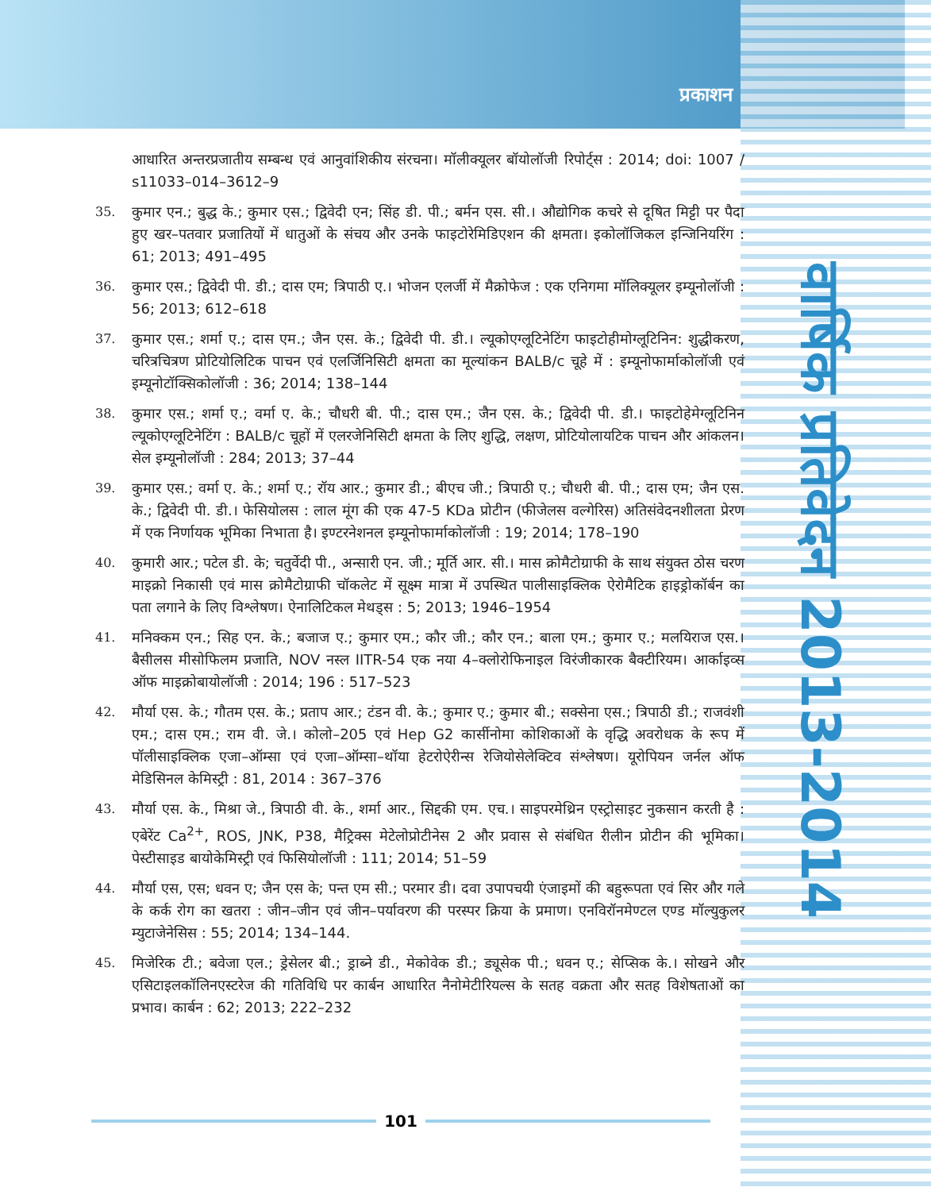प्रकाशन
वार्षिक प्रतिवेदन 2013-2014
आधारित अन्तरप्रजातीय सम्बन्ध एवं आनुवांशिकीय संरचना। मॉलीक्यूलर बॉयोलॉजी रिपोर्ट्स : 2014; doi: 1007 / s11033–014–3612–9
35. कुमार एन.; बुद्ध के.; कुमार एस.; द्विवेदी एन; सिंह डी. पी.; बर्मन एस. सी.। औद्योगिक कचरे से दूषित मिट्टी पर पैदा हुए खर–पतवार प्रजातियों में धातुओं के संचय और उनके फाइटोरेमिडिएशन की क्षमता। इकोलॉजिकल इन्जिनियरिंग : 61; 2013; 491–495
36. कुमार एस.; द्विवेदी पी. डी.; दास एम; त्रिपाठी ए.। भोजन एलर्जी में मैक्रोफेज : एक एनिगमा मॉलिक्यूलर इम्यूनोलॉजी : 56; 2013; 612–618
37. कुमार एस.; शर्मा ए.; दास एम.; जैन एस. के.; द्विवेदी पी. डी.। ल्यूकोएग्लूटिनेटिंग फाइटोहीमोग्लूटिनिन: शुद्धीकरण, चरित्रचित्रण प्रोटियोलिटिक पाचन एवं एलर्जिनिसिटी क्षमता का मूल्यांकन BALB/c चूहे में : इम्यूनोफार्माकोलॉजी एवं इम्यूनोटॉक्सिकोलॉजी : 36; 2014; 138–144
38. कुमार एस.; शर्मा ए.; वर्मा ए. के.; चौधरी बी. पी.; दास एम.; जैन एस. के.; द्विवेदी पी. डी.। फाइटोहेमेग्लूटिनिन ल्यूकोएग्लूटिनेटिंग : BALB/c चूहों में एलरजेनिसिटी क्षमता के लिए शुद्धि, लक्षण, प्रोटियोलायटिक पाचन और आंकलन। सेल इम्यूनोलॉजी : 284; 2013; 37–44
39. कुमार एस.; वर्मा ए. के.; शर्मा ए.; रॉय आर.; कुमार डी.; बीएच जी.; त्रिपाठी ए.; चौधरी बी. पी.; दास एम; जैन एस. के.; द्विवेदी पी. डी.। फेसियोलस : लाल मूंग की एक 47-5 KDa प्रोटीन (फीजेलस वल्गेरिस) अतिसंवेदनशीलता प्रेरण में एक निर्णायक भूमिका निभाता है। इण्टरनेशनल इम्यूनोफार्माकोलॉजी : 19; 2014; 178–190
40. कुमारी आर.; पटेल डी. के; चतुर्वेदी पी., अन्सारी एन. जी.; मूर्ति आर. सी.। मास क्रोमैटोग्राफी के साथ संयुक्त ठोस चरण माइक्रो निकासी एवं मास क्रोमैटोग्राफी चॉकलेट में सूक्ष्म मात्रा में उपस्थित पालीसाइक्लिक ऐरोमैटिक हाइड्रोकॉर्बन का पता लगाने के लिए विश्लेषण। ऐनालिटिकल मेथड्स : 5; 2013; 1946–1954
41. मनिक्कम एन.; सिह एन. के.; बजाज ए.; कुमार एम.; कौर जी.; कौर एन.; बाला एम.; कुमार ए.; मलयिराज एस.। बैसीलस मीसोफिलम प्रजाति, NOV नस्ल IITR-54 एक नया 4–क्लोरोफिनाइल विरंजीकारक बैक्टीरियम। आर्काइव्स ऑफ माइक्रोबायोलॉजी : 2014; 196 : 517–523
42. मौर्या एस. के.; गौतम एस. के.; प्रताप आर.; टंडन वी. के.; कुमार ए.; कुमार बी.; सक्सेना एस.; त्रिपाठी डी.; राजवंशी एम.; दास एम.; राम वी. जे.। कोलो–205 एवं Hep G2 कार्सीनोमा कोशिकाओं के वृद्धि अवरोधक के रूप में पॉलीसाइक्लिक एजा–ऑम्सा एवं एजा–ऑम्सा–थॉया हेटरोऐरीन्स रेजियोसेलेक्टिव संश्लेषण। यूरोपियन जर्नल ऑफ मेडिसिनल केमिस्ट्री : 81, 2014 : 367–376
43. मौर्या एस. के., मिश्रा जे., त्रिपाठी वी. के., शर्मा आर., सिद्दकी एम. एच.। साइपरमेथ्रिन एस्ट्रोसाइट नुकसान करती है : एबेरेंट Ca<sup>2+</sup>, ROS, JNK, P38, मैट्रिक्स मेटेलोप्रोटीनेस 2 और प्रवास से संबंधित रीलीन प्रोटीन की भूमिका। पेस्टीसाइड बायोकेमिस्ट्री एवं फिसियोलॉजी : 111; 2014; 51–59
44. मौर्या एस, एस; धवन ए; जैन एस के; पन्त एम सी.; परमार डी। दवा उपापचयी एंजाइमों की बहुरूपता एवं सिर और गले के कर्क रोग का खतरा : जीन–जीन एवं जीन–पर्यावरण की परस्पर क्रिया के प्रमाण। एनविरॉनमेण्टल एण्ड मॉल्युकुलर म्युटाजेनेसिस : 55; 2014; 134–144.
45. मिजेरिक टी.; बवेजा एल.; ड्रेसेलर बी.; ड्राब्ने डी., मेकोवेक डी.; ड्यूसेक पी.; धवन ए.; सेप्सिक के.। सोखने और एसिटाइलकॉलिनएस्टरेज की गतिविधि पर कार्बन आधारित नैनोमेटीरियल्स के सतह वक्रता और सतह विशेषताओं का प्रभाव। कार्बन : 62; 2013; 222–232
101